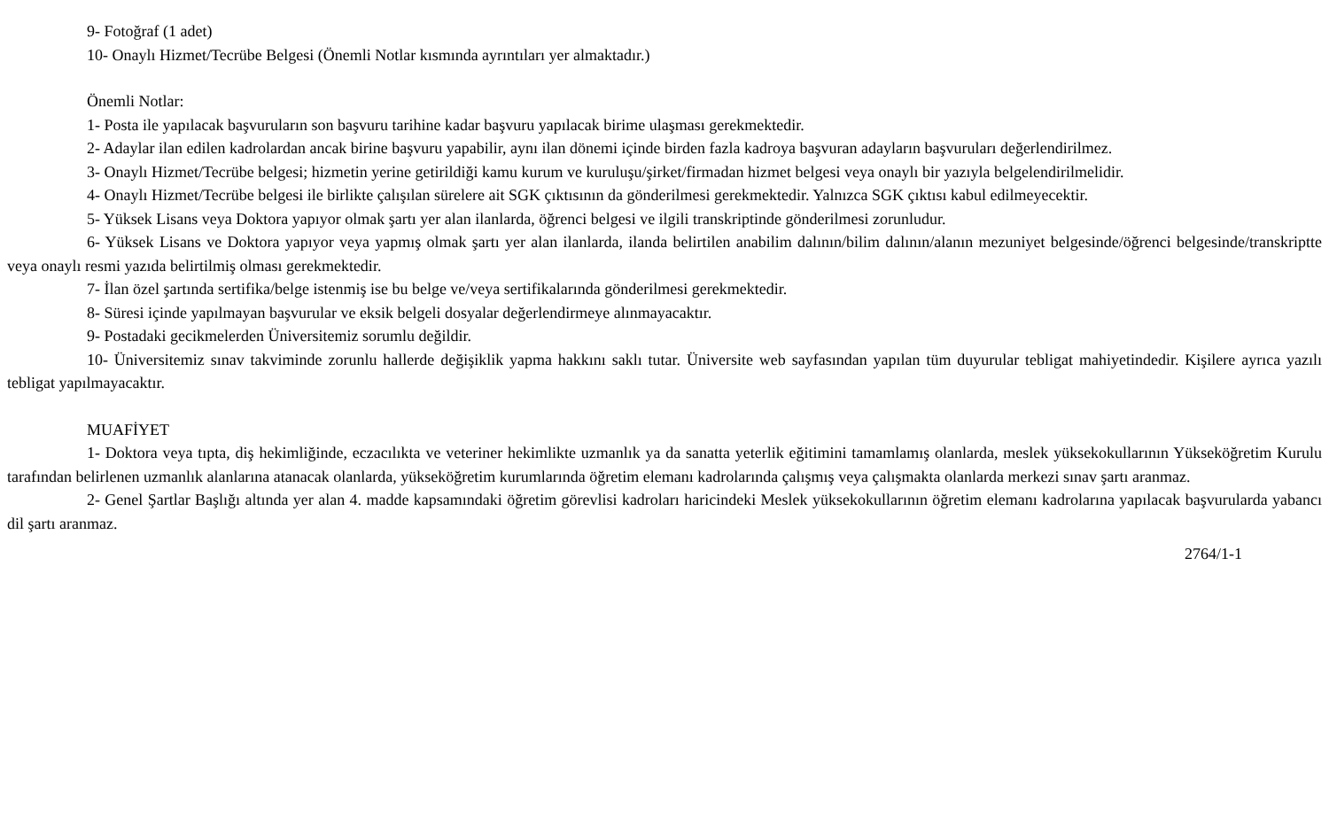9- Fotoğraf (1 adet)
10- Onaylı Hizmet/Tecrübe Belgesi (Önemli Notlar kısmında ayrıntıları yer almaktadır.)
Önemli Notlar:
1- Posta ile yapılacak başvuruların son başvuru tarihine kadar başvuru yapılacak birime ulaşması gerekmektedir.
2- Adaylar ilan edilen kadrolardan ancak birine başvuru yapabilir, aynı ilan dönemi içinde birden fazla kadroya başvuran adayların başvuruları değerlendirilmez.
3- Onaylı Hizmet/Tecrübe belgesi; hizmetin yerine getirildiği kamu kurum ve kuruluşu/şirket/firmadan hizmet belgesi veya onaylı bir yazıyla belgelendirilmelidir.
4- Onaylı Hizmet/Tecrübe belgesi ile birlikte çalışılan sürelere ait SGK çıktısının da gönderilmesi gerekmektedir. Yalnızca SGK çıktısı kabul edilmeyecektir.
5- Yüksek Lisans veya Doktora yapıyor olmak şartı yer alan ilanlarda, öğrenci belgesi ve ilgili transkriptinde gönderilmesi zorunludur.
6- Yüksek Lisans ve Doktora yapıyor veya yapmış olmak şartı yer alan ilanlarda, ilanda belirtilen anabilim dalının/bilim dalının/alanın mezuniyet belgesinde/öğrenci belgesinde/transkriptte veya onaylı resmi yazıda belirtilmiş olması gerekmektedir.
7- İlan özel şartında sertifika/belge istenmiş ise bu belge ve/veya sertifikalarında gönderilmesi gerekmektedir.
8- Süresi içinde yapılmayan başvurular ve eksik belgeli dosyalar değerlendirmeye alınmayacaktır.
9- Postadaki gecikmelerden Üniversitemiz sorumlu değildir.
10- Üniversitemiz sınav takviminde zorunlu hallerde değişiklik yapma hakkını saklı tutar. Üniversite web sayfasından yapılan tüm duyurular tebligat mahiyetindedir. Kişilere ayrıca yazılı tebligat yapılmayacaktır.
MUAFİYET
1- Doktora veya tıpta, diş hekimliğinde, eczacılıkta ve veteriner hekimlikte uzmanlık ya da sanatta yeterlik eğitimini tamamlamış olanlarda, meslek yüksekokullarının Yükseköğretim Kurulu tarafından belirlenen uzmanlık alanlarına atanacak olanlarda, yükseköğretim kurumlarında öğretim elemanı kadrolarında çalışmış veya çalışmakta olanlarda merkezi sınav şartı aranmaz.
2- Genel Şartlar Başlığı altında yer alan 4. madde kapsamındaki öğretim görevlisi kadroları haricindeki Meslek yüksekokullarının öğretim elemanı kadrolarına yapılacak başvurularda yabancı dil şartı aranmaz.
2764/1-1